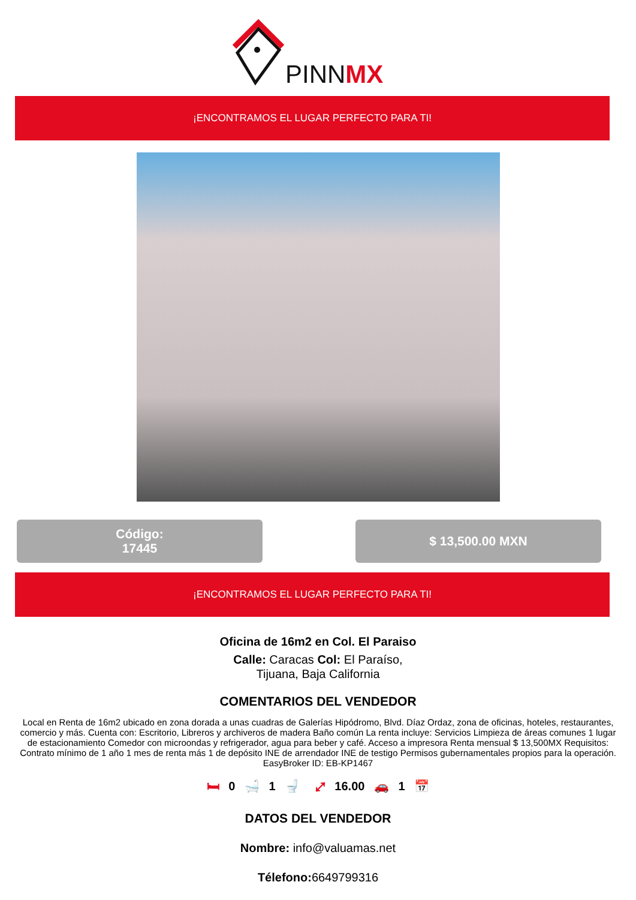PINNMX
¡ENCONTRAMOS EL LUGAR PERFECTO PARA TI!
Código:
17445
$ 13,500.00 MXN
¡ENCONTRAMOS EL LUGAR PERFECTO PARA TI!
Oficina de 16m2 en Col. El Paraiso
Calle: Caracas Col: El Paraíso,
Tijuana, Baja California
COMENTARIOS DEL VENDEDOR
Local en Renta de 16m2 ubicado en zona dorada a unas cuadras de Galerías Hipódromo, Blvd. Díaz Ordaz, zona de oficinas, hoteles, restaurantes, comercio y más. Cuenta con: Escritorio, Libreros y archiveros de madera Baño común La renta incluye: Servicios Limpieza de áreas comunes 1 lugar de estacionamiento Comedor con microondas y refrigerador, agua para beber y café. Acceso a impresora Renta mensual $ 13,500MX Requisitos: Contrato mínimo de 1 año 1 mes de renta más 1 de depósito INE de arrendador INE de testigo Permisos gubernamentales propios para la operación. EasyBroker ID: EB-KP1467
🛏 0 🛁 1 🚽 ⤢ 16.00 🚗 1 📅
DATOS DEL VENDEDOR
Nombre: info@valuamas.net
Télefono: 6649799316